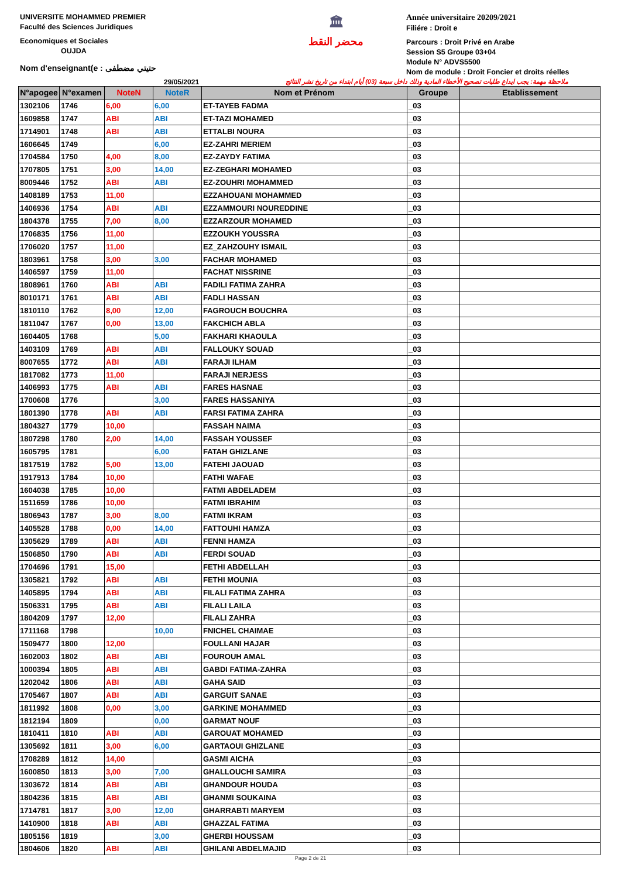UNIVERSITE MOHAMMED PREMIER
Faculté des Sciences Juridiques
Economiques et Sociales
OUJDA
Nom d'enseignant(e : حتيتي مضطفى
🏛
محضر النقط
Année universitaire 20209/2021
Filiére : Droit e
Parcours : Droit Privé en Arabe
Session S5 Groupe 03+04
Module N° ADVS5500
Nom de module : Droit Foncier et droits réelles
29/05/2021 ملاحظة مهمة: يجب ايداع طلبات تصحيح الأخطاء المادية وذلك داخل سبعة (03) أيام ابتداء من تاريخ نشر النتائج
| N°apogee | N°examen | NoteN | NoteR | Nom et Prénom | Groupe | Etablissement |
| --- | --- | --- | --- | --- | --- | --- |
| 1302106 | 1746 | 6,00 | 6,00 | ET-TAYEB FADMA | _03 | |
| 1609858 | 1747 | ABI | ABI | ET-TAZI MOHAMED | _03 | |
| 1714901 | 1748 | ABI | ABI | ETTALBI NOURA | _03 | |
| 1606645 | 1749 | | 6,00 | EZ-ZAHRI MERIEM | _03 | |
| 1704584 | 1750 | 4,00 | 8,00 | EZ-ZAYDY FATIMA | _03 | |
| 1707805 | 1751 | 3,00 | 14,00 | EZ-ZEGHARI MOHAMED | _03 | |
| 8009446 | 1752 | ABI | ABI | EZ-ZOUHRI MOHAMMED | _03 | |
| 1408189 | 1753 | 11,00 | | EZZAHOUANI MOHAMMED | _03 | |
| 1406936 | 1754 | ABI | ABI | EZZAMMOURI NOUREDDINE | _03 | |
| 1804378 | 1755 | 7,00 | 8,00 | EZZARZOUR MOHAMED | _03 | |
| 1706835 | 1756 | 11,00 | | EZZOUKH YOUSSRA | _03 | |
| 1706020 | 1757 | 11,00 | | EZ_ZAHZOUHY ISMAIL | _03 | |
| 1803961 | 1758 | 3,00 | 3,00 | FACHAR MOHAMED | _03 | |
| 1406597 | 1759 | 11,00 | | FACHAT NISSRINE | _03 | |
| 1808961 | 1760 | ABI | ABI | FADILI FATIMA ZAHRA | _03 | |
| 8010171 | 1761 | ABI | ABI | FADLI HASSAN | _03 | |
| 1810110 | 1762 | 8,00 | 12,00 | FAGROUCH BOUCHRA | _03 | |
| 1811047 | 1767 | 0,00 | 13,00 | FAKCHICH ABLA | _03 | |
| 1604405 | 1768 | | 5,00 | FAKHARI KHAOULA | _03 | |
| 1403109 | 1769 | ABI | ABI | FALLOUKY SOUAD | _03 | |
| 8007655 | 1772 | ABI | ABI | FARAJI ILHAM | _03 | |
| 1817082 | 1773 | 11,00 | | FARAJI NERJESS | _03 | |
| 1406993 | 1775 | ABI | ABI | FARES HASNAE | _03 | |
| 1700608 | 1776 | | 3,00 | FARES HASSANIYA | _03 | |
| 1801390 | 1778 | ABI | ABI | FARSI FATIMA ZAHRA | _03 | |
| 1804327 | 1779 | 10,00 | | FASSAH NAIMA | _03 | |
| 1807298 | 1780 | 2,00 | 14,00 | FASSAH YOUSSEF | _03 | |
| 1605795 | 1781 | | 6,00 | FATAH GHIZLANE | _03 | |
| 1817519 | 1782 | 5,00 | 13,00 | FATEHI JAOUAD | _03 | |
| 1917913 | 1784 | 10,00 | | FATHI WAFAE | _03 | |
| 1604038 | 1785 | 10,00 | | FATMI ABDELADEM | _03 | |
| 1511659 | 1786 | 10,00 | | FATMI IBRAHIM | _03 | |
| 1806943 | 1787 | 3,00 | 8,00 | FATMI IKRAM | _03 | |
| 1405528 | 1788 | 0,00 | 14,00 | FATTOUHI HAMZA | _03 | |
| 1305629 | 1789 | ABI | ABI | FENNI HAMZA | _03 | |
| 1506850 | 1790 | ABI | ABI | FERDI SOUAD | _03 | |
| 1704696 | 1791 | 15,00 | | FETHI ABDELLAH | _03 | |
| 1305821 | 1792 | ABI | ABI | FETHI MOUNIA | _03 | |
| 1405895 | 1794 | ABI | ABI | FILALI FATIMA ZAHRA | _03 | |
| 1506331 | 1795 | ABI | ABI | FILALI LAILA | _03 | |
| 1804209 | 1797 | 12,00 | | FILALI ZAHRA | _03 | |
| 1711168 | 1798 | | 10,00 | FNICHEL CHAIMAE | _03 | |
| 1509477 | 1800 | 12,00 | | FOULLANI HAJAR | _03 | |
| 1602003 | 1802 | ABI | ABI | FOUROUH AMAL | _03 | |
| 1000394 | 1805 | ABI | ABI | GABDI FATIMA-ZAHRA | _03 | |
| 1202042 | 1806 | ABI | ABI | GAHA SAID | _03 | |
| 1705467 | 1807 | ABI | ABI | GARGUIT SANAE | _03 | |
| 1811992 | 1808 | 0,00 | 3,00 | GARKINE MOHAMMED | _03 | |
| 1812194 | 1809 | | 0,00 | GARMAT NOUF | _03 | |
| 1810411 | 1810 | ABI | ABI | GAROUAT MOHAMED | _03 | |
| 1305692 | 1811 | 3,00 | 6,00 | GARTAOUI GHIZLANE | _03 | |
| 1708289 | 1812 | 14,00 | | GASMI AICHA | _03 | |
| 1600850 | 1813 | 3,00 | 7,00 | GHALLOUCHI SAMIRA | _03 | |
| 1303672 | 1814 | ABI | ABI | GHANDOUR HOUDA | _03 | |
| 1804236 | 1815 | ABI | ABI | GHANMI SOUKAINA | _03 | |
| 1714781 | 1817 | 3,00 | 12,00 | GHARRABTI MARYEM | _03 | |
| 1410900 | 1818 | ABI | ABI | GHAZZAL FATIMA | _03 | |
| 1805156 | 1819 | | 3,00 | GHERBI HOUSSAM | _03 | |
| 1804606 | 1820 | ABI | ABI | GHILANI ABDELMAJID | _03 | |
Page 2 de 21